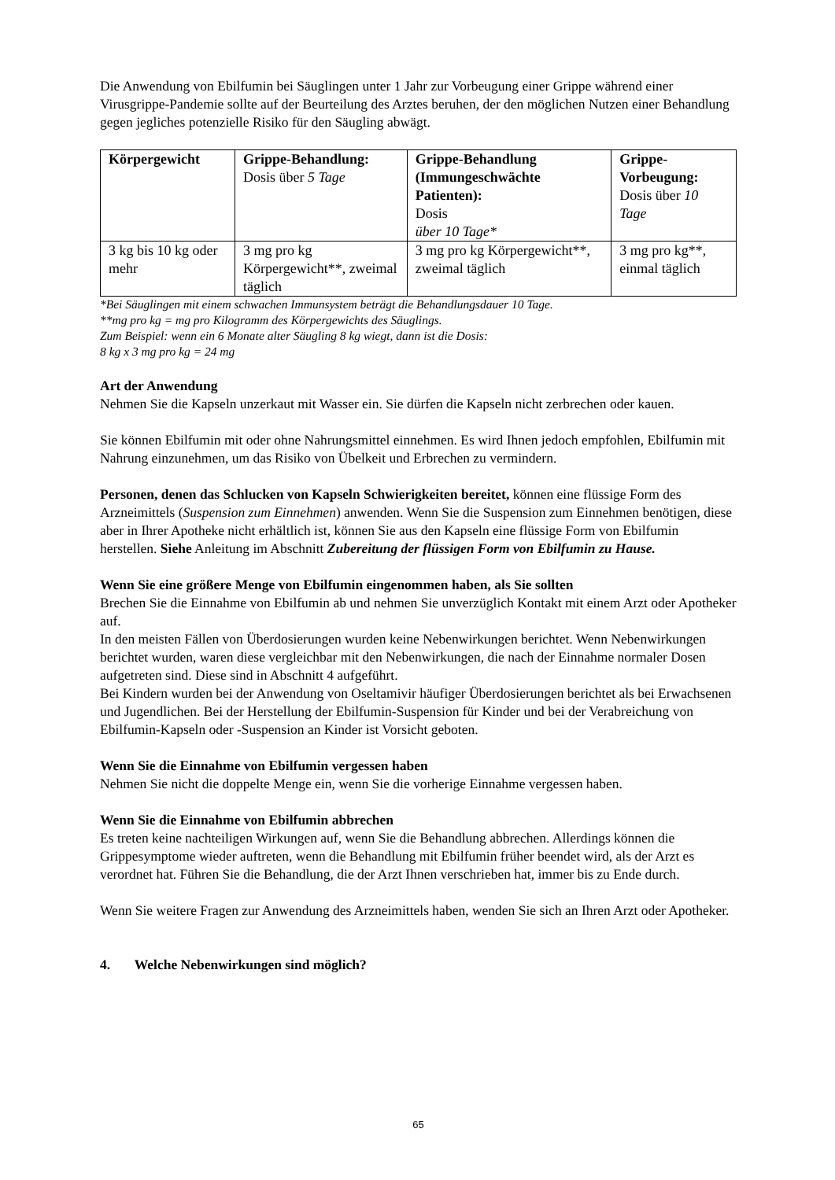Die Anwendung von Ebilfumin bei Säuglingen unter 1 Jahr zur Vorbeugung einer Grippe während einer Virusgrippe-Pandemie sollte auf der Beurteilung des Arztes beruhen, der den möglichen Nutzen einer Behandlung gegen jegliches potenzielle Risiko für den Säugling abwägt.
| Körpergewicht | Grippe-Behandlung: Dosis über 5 Tage | Grippe-Behandlung (Immungeschwächte Patienten): Dosis über 10 Tage* | Grippe-Vorbeugung: Dosis über 10 Tage |
| --- | --- | --- | --- |
| 3 kg bis 10 kg oder mehr | 3 mg pro kg Körpergewicht**, zweimal täglich | 3 mg pro kg Körpergewicht**, zweimal täglich | 3 mg pro kg**, einmal täglich |
*Bei Säuglingen mit einem schwachen Immunsystem beträgt die Behandlungsdauer 10 Tage.
**mg pro kg = mg pro Kilogramm des Körpergewichts des Säuglings.
Zum Beispiel: wenn ein 6 Monate alter Säugling 8 kg wiegt, dann ist die Dosis:
8 kg x 3 mg pro kg = 24 mg
Art der Anwendung
Nehmen Sie die Kapseln unzerkaut mit Wasser ein. Sie dürfen die Kapseln nicht zerbrechen oder kauen.
Sie können Ebilfumin mit oder ohne Nahrungsmittel einnehmen. Es wird Ihnen jedoch empfohlen, Ebilfumin mit Nahrung einzunehmen, um das Risiko von Übelkeit und Erbrechen zu vermindern.
Personen, denen das Schlucken von Kapseln Schwierigkeiten bereitet, können eine flüssige Form des Arzneimittels (Suspension zum Einnehmen) anwenden. Wenn Sie die Suspension zum Einnehmen benötigen, diese aber in Ihrer Apotheke nicht erhältlich ist, können Sie aus den Kapseln eine flüssige Form von Ebilfumin herstellen. Siehe Anleitung im Abschnitt Zubereitung der flüssigen Form von Ebilfumin zu Hause.
Wenn Sie eine größere Menge von Ebilfumin eingenommen haben, als Sie sollten
Brechen Sie die Einnahme von Ebilfumin ab und nehmen Sie unverzüglich Kontakt mit einem Arzt oder Apotheker auf.
In den meisten Fällen von Überdosierungen wurden keine Nebenwirkungen berichtet. Wenn Nebenwirkungen berichtet wurden, waren diese vergleichbar mit den Nebenwirkungen, die nach der Einnahme normaler Dosen aufgetreten sind. Diese sind in Abschnitt 4 aufgeführt.
Bei Kindern wurden bei der Anwendung von Oseltamivir häufiger Überdosierungen berichtet als bei Erwachsenen und Jugendlichen. Bei der Herstellung der Ebilfumin-Suspension für Kinder und bei der Verabreichung von Ebilfumin-Kapseln oder -Suspension an Kinder ist Vorsicht geboten.
Wenn Sie die Einnahme von Ebilfumin vergessen haben
Nehmen Sie nicht die doppelte Menge ein, wenn Sie die vorherige Einnahme vergessen haben.
Wenn Sie die Einnahme von Ebilfumin abbrechen
Es treten keine nachteiligen Wirkungen auf, wenn Sie die Behandlung abbrechen. Allerdings können die Grippesymptome wieder auftreten, wenn die Behandlung mit Ebilfumin früher beendet wird, als der Arzt es verordnet hat. Führen Sie die Behandlung, die der Arzt Ihnen verschrieben hat, immer bis zu Ende durch.
Wenn Sie weitere Fragen zur Anwendung des Arzneimittels haben, wenden Sie sich an Ihren Arzt oder Apotheker.
4. Welche Nebenwirkungen sind möglich?
65